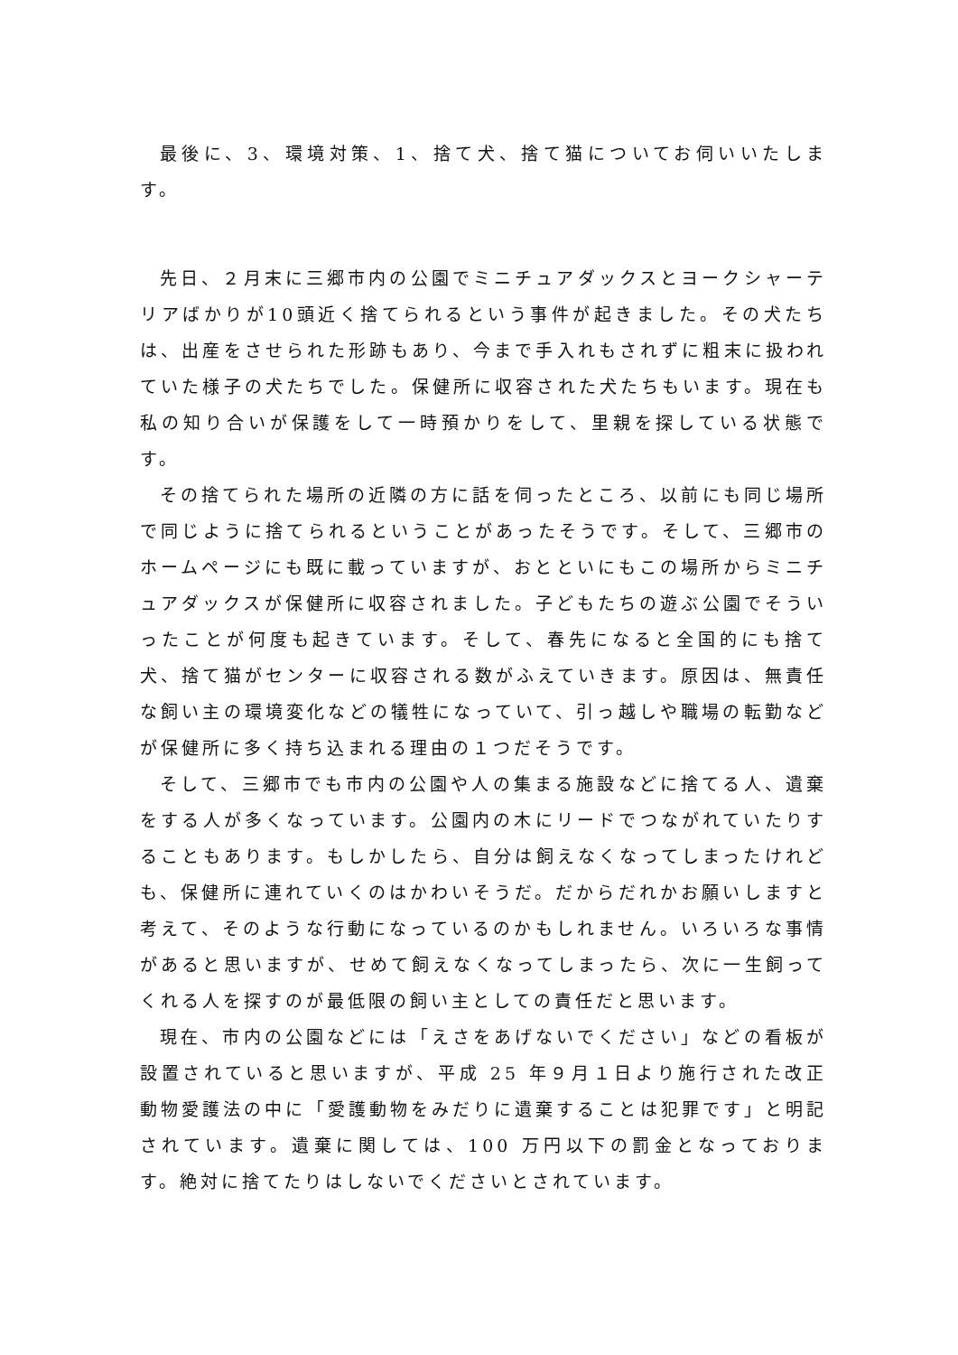最後に、3、環境対策、1、捨て犬、捨て猫についてお伺いいたします。
先日、２月末に三郷市内の公園でミニチュアダックスとヨークシャーテリアばかりが10頭近く捨てられるという事件が起きました。その犬たちは、出産をさせられた形跡もあり、今まで手入れもされずに粗末に扱われていた様子の犬たちでした。保健所に収容された犬たちもいます。現在も私の知り合いが保護をして一時預かりをして、里親を探している状態です。
その捨てられた場所の近隣の方に話を伺ったところ、以前にも同じ場所で同じように捨てられるということがあったそうです。そして、三郷市のホームページにも既に載っていますが、おとといにもこの場所からミニチュアダックスが保健所に収容されました。子どもたちの遊ぶ公園でそういったことが何度も起きています。そして、春先になると全国的にも捨て犬、捨て猫がセンターに収容される数がふえていきます。原因は、無責任な飼い主の環境変化などの犠牲になっていて、引っ越しや職場の転勤などが保健所に多く持ち込まれる理由の１つだそうです。
そして、三郷市でも市内の公園や人の集まる施設などに捨てる人、遺棄をする人が多くなっています。公園内の木にリードでつながれていたりすることもあります。もしかしたら、自分は飼えなくなってしまったけれども、保健所に連れていくのはかわいそうだ。だからだれかお願いしますと考えて、そのような行動になっているのかもしれません。いろいろな事情があると思いますが、せめて飼えなくなってしまったら、次に一生飼ってくれる人を探すのが最低限の飼い主としての責任だと思います。
現在、市内の公園などには「えさをあげないでください」などの看板が設置されていると思いますが、平成 25 年９月１日より施行された改正動物愛護法の中に「愛護動物をみだりに遺棄することは犯罪です」と明記されています。遺棄に関しては、100 万円以下の罰金となっております。絶対に捨てたりはしないでくださいとされています。